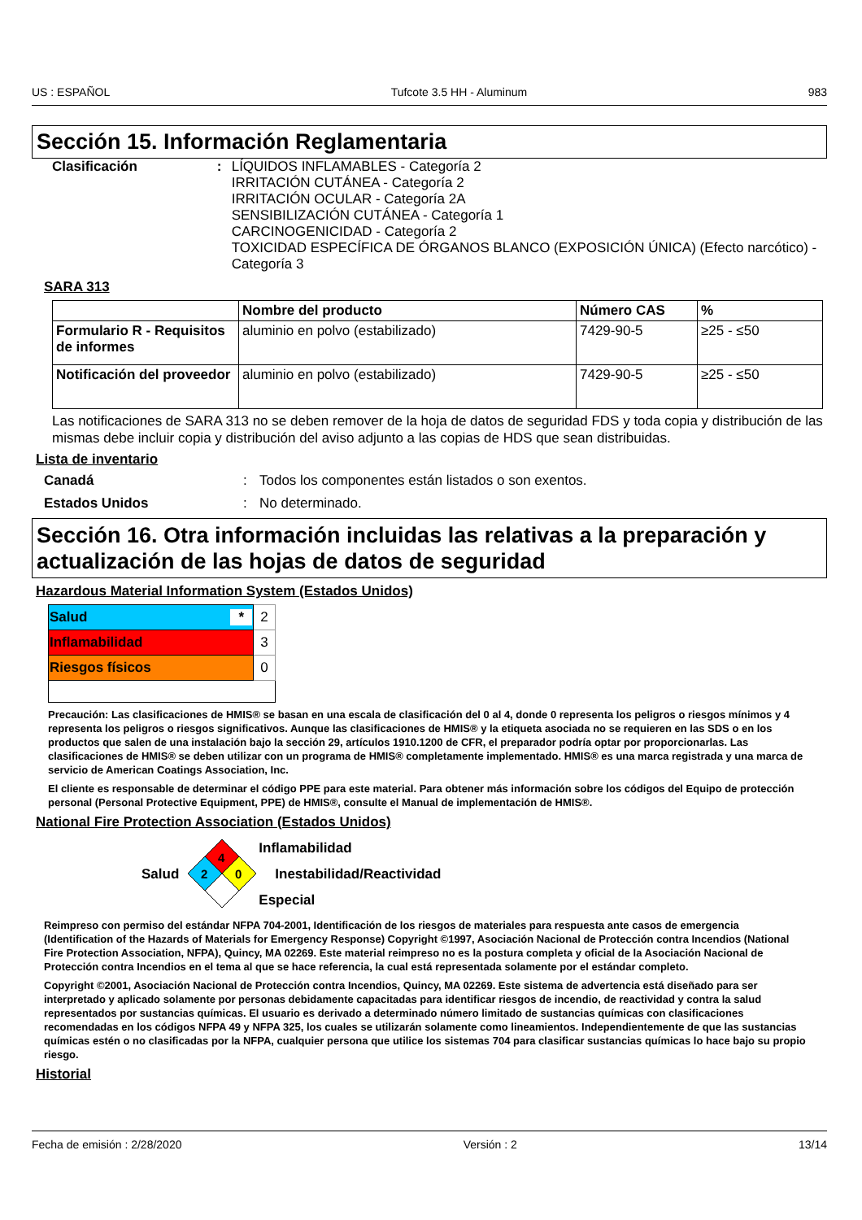US : ESPAÑOL Tufcote 3.5 HH - Aluminum 983
Sección 15. Información Reglamentaria
Clasificación :
LÍQUIDOS INFLAMABLES - Categoría 2
IRRITACIÓN CUTÁNEA - Categoría 2
IRRITACIÓN OCULAR - Categoría 2A
SENSIBILIZACIÓN CUTÁNEA - Categoría 1
CARCINOGENICIDAD - Categoría 2
TOXICIDAD ESPECÍFICA DE ÓRGANOS BLANCO (EXPOSICIÓN ÚNICA) (Efecto narcótico) - Categoría 3
SARA 313
| | Nombre del producto | Número CAS | % |
| --- | --- | --- | --- |
| Formulario R - Requisitos de informes | aluminio en polvo (estabilizado) | 7429-90-5 | ≥25 - ≤50 |
| Notificación del proveedor | aluminio en polvo (estabilizado) | 7429-90-5 | ≥25 - ≤50 |
Las notificaciones de SARA 313 no se deben remover de la hoja de datos de seguridad FDS y toda copia y distribución de las mismas debe incluir copia y distribución del aviso adjunto a las copias de HDS que sean distribuidas.
Lista de inventario
Canadá : Todos los componentes están listados o son exentos.
Estados Unidos : No determinado.
Sección 16. Otra información incluidas las relativas a la preparación y actualización de las hojas de datos de seguridad
Hazardous Material Information System (Estados Unidos)
| Salud * | 2 |
| Inflamabilidad | 3 |
| Riesgos físicos | 0 |
Precaución: Las clasificaciones de HMIS® se basan en una escala de clasificación del 0 al 4, donde 0 representa los peligros o riesgos mínimos y 4 representa los peligros o riesgos significativos. Aunque las clasificaciones de HMIS® y la etiqueta asociada no se requieren en las SDS o en los productos que salen de una instalación bajo la sección 29, artículos 1910.1200 de CFR, el preparador podría optar por proporcionarlas. Las clasificaciones de HMIS® se deben utilizar con un programa de HMIS® completamente implementado. HMIS® es una marca registrada y una marca de servicio de American Coatings Association, Inc.
El cliente es responsable de determinar el código PPE para este material. Para obtener más información sobre los códigos del Equipo de protección personal (Personal Protective Equipment, PPE) de HMIS®, consulte el Manual de implementación de HMIS®.
National Fire Protection Association (Estados Unidos)
Salud
4
2
0
Inflamabilidad
Inestabilidad/Reactividad
Especial
Reimpreso con permiso del estándar NFPA 704-2001, Identificación de los riesgos de materiales para respuesta ante casos de emergencia (Identification of the Hazards of Materials for Emergency Response) Copyright ©1997, Asociación Nacional de Protección contra Incendios (National Fire Protection Association, NFPA), Quincy, MA 02269. Este material reimpreso no es la postura completa y oficial de la Asociación Nacional de Protección contra Incendios en el tema al que se hace referencia, la cual está representada solamente por el estándar completo.
Copyright ©2001, Asociación Nacional de Protección contra Incendios, Quincy, MA 02269. Este sistema de advertencia está diseñado para ser interpretado y aplicado solamente por personas debidamente capacitadas para identificar riesgos de incendio, de reactividad y contra la salud representados por sustancias químicas. El usuario es derivado a determinado número limitado de sustancias químicas con clasificaciones recomendadas en los códigos NFPA 49 y NFPA 325, los cuales se utilizarán solamente como lineamientos. Independientemente de que las sustancias químicas estén o no clasificadas por la NFPA, cualquier persona que utilice los sistemas 704 para clasificar sustancias químicas lo hace bajo su propio riesgo.
Historial
Fecha de emisión : 2/28/2020 Versión : 2 13/14